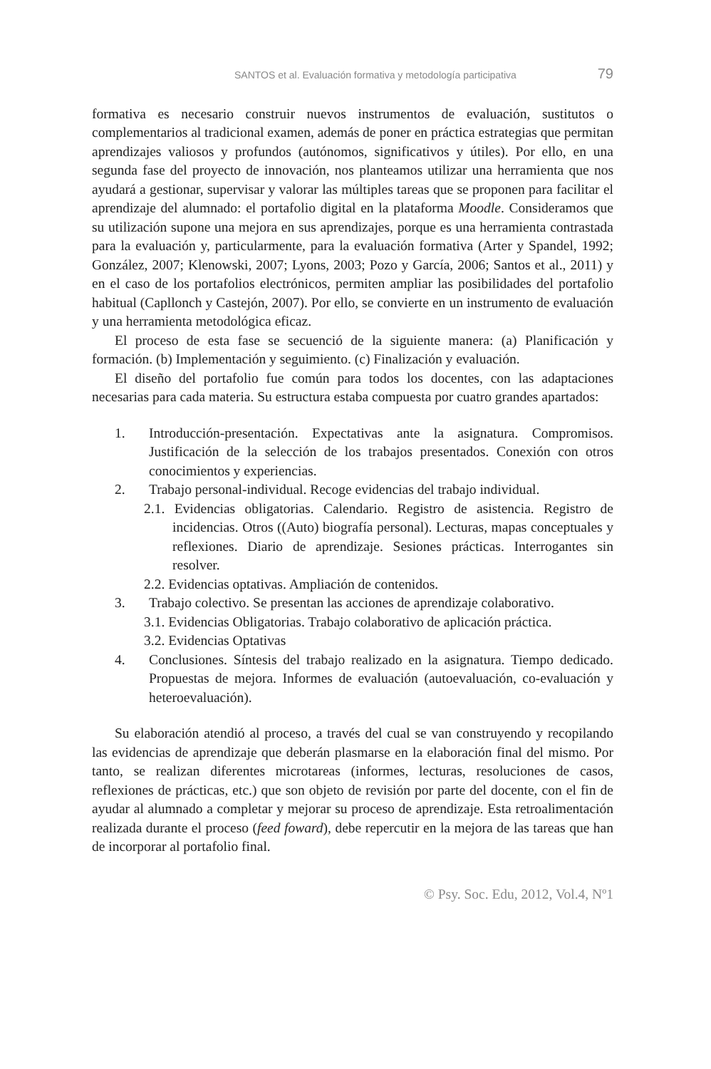SANTOS et al. Evaluación formativa y metodología participativa 79
formativa es necesario construir nuevos instrumentos de evaluación, sustitutos o complementarios al tradicional examen, además de poner en práctica estrategias que permitan aprendizajes valiosos y profundos (autónomos, significativos y útiles). Por ello, en una segunda fase del proyecto de innovación, nos planteamos utilizar una herramienta que nos ayudará a gestionar, supervisar y valorar las múltiples tareas que se proponen para facilitar el aprendizaje del alumnado: el portafolio digital en la plataforma Moodle. Consideramos que su utilización supone una mejora en sus aprendizajes, porque es una herramienta contrastada para la evaluación y, particularmente, para la evaluación formativa (Arter y Spandel, 1992; González, 2007; Klenowski, 2007; Lyons, 2003; Pozo y García, 2006; Santos et al., 2011) y en el caso de los portafolios electrónicos, permiten ampliar las posibilidades del portafolio habitual (Capllonch y Castejón, 2007). Por ello, se convierte en un instrumento de evaluación y una herramienta metodológica eficaz.
El proceso de esta fase se secuenció de la siguiente manera: (a) Planificación y formación. (b) Implementación y seguimiento. (c) Finalización y evaluación.
El diseño del portafolio fue común para todos los docentes, con las adaptaciones necesarias para cada materia. Su estructura estaba compuesta por cuatro grandes apartados:
1. Introducción-presentación. Expectativas ante la asignatura. Compromisos. Justificación de la selección de los trabajos presentados. Conexión con otros conocimientos y experiencias.
2. Trabajo personal-individual. Recoge evidencias del trabajo individual.
2.1. Evidencias obligatorias. Calendario. Registro de asistencia. Registro de incidencias. Otros ((Auto) biografía personal). Lecturas, mapas conceptuales y reflexiones. Diario de aprendizaje. Sesiones prácticas. Interrogantes sin resolver.
2.2. Evidencias optativas. Ampliación de contenidos.
3. Trabajo colectivo. Se presentan las acciones de aprendizaje colaborativo.
3.1. Evidencias Obligatorias. Trabajo colaborativo de aplicación práctica.
3.2. Evidencias Optativas
4. Conclusiones. Síntesis del trabajo realizado en la asignatura. Tiempo dedicado. Propuestas de mejora. Informes de evaluación (autoevaluación, co-evaluación y heteroevaluación).
Su elaboración atendió al proceso, a través del cual se van construyendo y recopilando las evidencias de aprendizaje que deberán plasmarse en la elaboración final del mismo. Por tanto, se realizan diferentes microtareas (informes, lecturas, resoluciones de casos, reflexiones de prácticas, etc.) que son objeto de revisión por parte del docente, con el fin de ayudar al alumnado a completar y mejorar su proceso de aprendizaje. Esta retroalimentación realizada durante el proceso (feed foward), debe repercutir en la mejora de las tareas que han de incorporar al portafolio final.
© Psy. Soc. Edu, 2012, Vol.4, Nº1